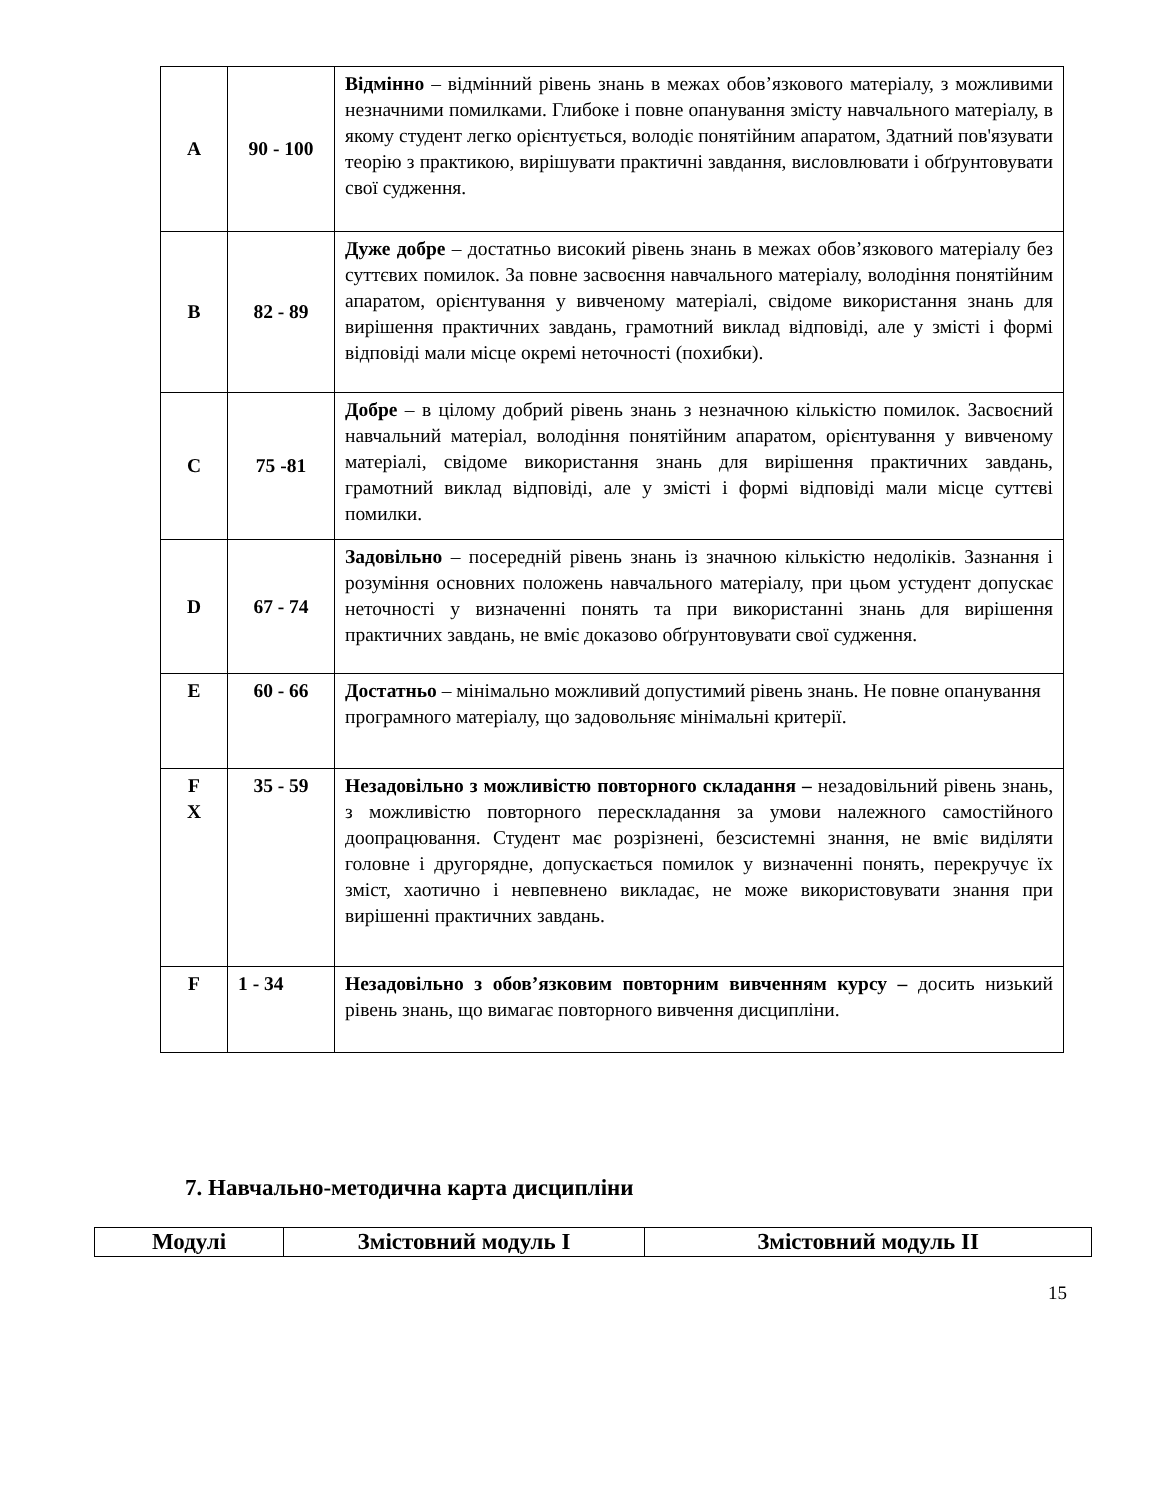| A | 90 - 100 | Відмінно – відмінний рівень знань в межах обов’язкового матеріалу, з можливими незначними помилками. Глибоке і повне опанування змісту навчального матеріалу, в якому студент легко орієнтується, володіє понятійним апаратом, Здатний пов'язувати теорію з практикою, вирішувати практичні завдання, висловлювати і обґрунтовувати свої судження. |
| B | 82 - 89 | Дуже добре – достатньо високий рівень знань в межах обов’язкового матеріалу без суттєвих помилок. За повне засвоєння навчального матеріалу, володіння понятійним апаратом, орієнтування у вивченому матеріалі, свідоме використання знань для вирішення практичних завдань, грамотний виклад відповіді, але у змісті і формі відповіді мали місце окремі неточності (похибки). |
| C | 75 -81 | Добре – в цілому добрий рівень знань з незначною кількістю помилок. Засвоєний навчальний матеріал, володіння понятійним апаратом, орієнтування у вивченому матеріалі, свідоме використання знань для вирішення практичних завдань, грамотний виклад відповіді, але у змісті і формі відповіді мали місце суттєві помилки. |
| D | 67 - 74 | Задовільно – посередній рівень знань із значною кількістю недоліків. Зазнання і розуміння основних положень навчального матеріалу, при цьом устудент допускає неточності у визначенні понять та при використанні знань для вирішення практичних завдань, не вміє доказово обґрунтовувати свої судження. |
| E | 60 - 66 | Достатньо – мінімально можливий допустимий рівень знань. Не повне опанування програмного матеріалу, що задовольняє мінімальні критерії. |
| F X | 35 - 59 | Незадовільно з можливістю повторного складання – незадовільний рівень знань, з можливістю повторного перескладання за умови належного самостійного доопрацювання. Студент має розрізнені, безсистемні знання, не вміє виділяти головне і другорядне, допускається помилок у визначенні понять, перекручує їх зміст, хаотично і невпевнено викладає, не може використовувати знання при вирішенні практичних завдань. |
| F | 1 - 34 | Незадовільно з обов’язковим повторним вивченням курсу – досить низький рівень знань, що вимагає повторного вивчення дисципліни. |
7. Навчально-методична карта дисципліни
| Модулі | Змістовний модуль І | Змістовний модуль ІІ |
| --- | --- | --- |
15